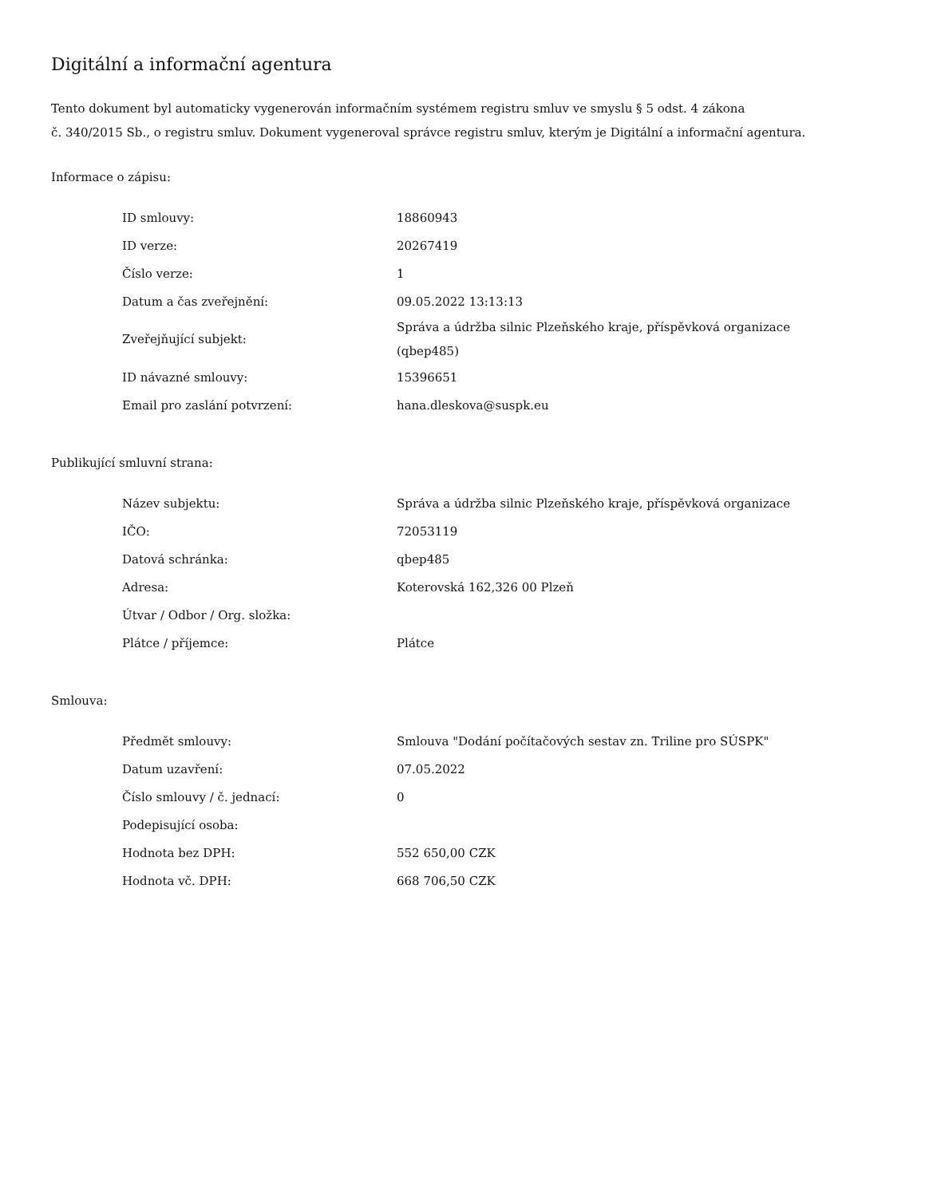Digitální a informační agentura
Tento dokument byl automaticky vygenerován informačním systémem registru smluv ve smyslu § 5 odst. 4 zákona
č. 340/2015 Sb., o registru smluv. Dokument vygeneroval správce registru smluv, kterým je Digitální a informační agentura.
Informace o zápisu:
| ID smlouvy: | 18860943 |
| ID verze: | 20267419 |
| Číslo verze: | 1 |
| Datum a čas zveřejnění: | 09.05.2022 13:13:13 |
| Zveřejňující subjekt: | Správa a údržba silnic Plzeňského kraje, příspěvková organizace (qbep485) |
| ID návazné smlouvy: | 15396651 |
| Email pro zaslání potvrzení: | hana.dleskova@suspk.eu |
Publikující smluvní strana:
| Název subjektu: | Správa a údržba silnic Plzeňského kraje, příspěvková organizace |
| IČO: | 72053119 |
| Datová schránka: | qbep485 |
| Adresa: | Koterovská 162,326 00 Plzeň |
| Útvar / Odbor / Org. složka: | |
| Plátce / příjemce: | Plátce |
Smlouva:
| Předmět smlouvy: | Smlouva "Dodání počítačových sestav zn. Triline pro SÚSPK" |
| Datum uzavření: | 07.05.2022 |
| Číslo smlouvy / č. jednací: | 0 |
| Podepisující osoba: | |
| Hodnota bez DPH: | 552 650,00 CZK |
| Hodnota vč. DPH: | 668 706,50 CZK |